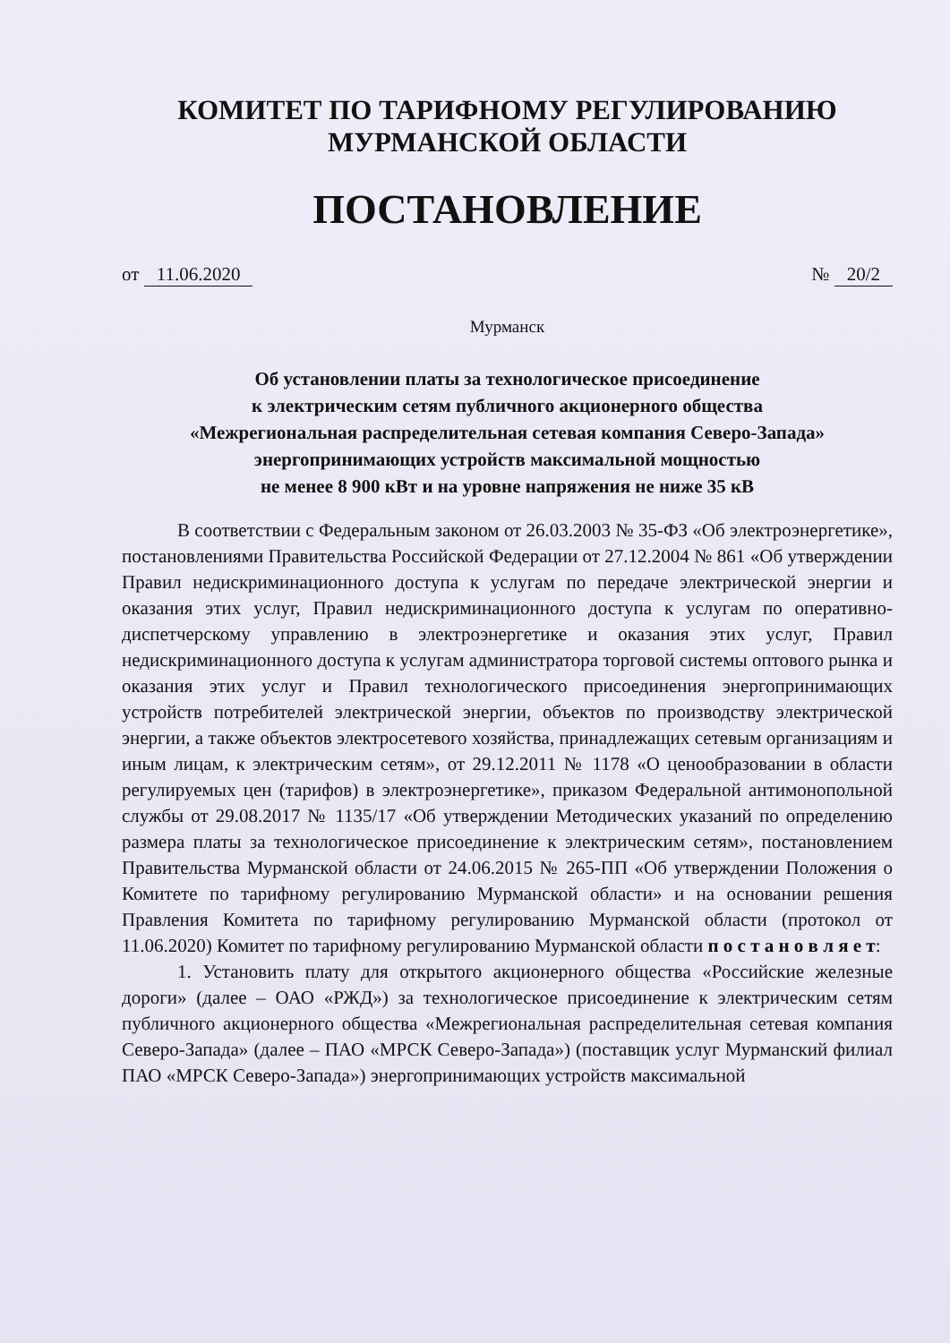КОМИТЕТ ПО ТАРИФНОМУ РЕГУЛИРОВАНИЮ
МУРМАНСКОЙ ОБЛАСТИ
ПОСТАНОВЛЕНИЕ
от 11.06.2020 № 20/2
Мурманск
Об установлении платы за технологическое присоединение
к электрическим сетям публичного акционерного общества
«Межрегиональная распределительная сетевая компания Северо-Запада»
энергопринимающих устройств максимальной мощностью
не менее 8 900 кВт и на уровне напряжения не ниже 35 кВ
В соответствии с Федеральным законом от 26.03.2003 № 35-ФЗ «Об электроэнергетике», постановлениями Правительства Российской Федерации от 27.12.2004 № 861 «Об утверждении Правил недискриминационного доступа к услугам по передаче электрической энергии и оказания этих услуг, Правил недискриминационного доступа к услугам по оперативно-диспетчерскому управлению в электроэнергетике и оказания этих услуг, Правил недискриминационного доступа к услугам администратора торговой системы оптового рынка и оказания этих услуг и Правил технологического присоединения энергопринимающих устройств потребителей электрической энергии, объектов по производству электрической энергии, а также объектов электросетевого хозяйства, принадлежащих сетевым организациям и иным лицам, к электрическим сетям», от 29.12.2011 № 1178 «О ценообразовании в области регулируемых цен (тарифов) в электроэнергетике», приказом Федеральной антимонопольной службы от 29.08.2017 № 1135/17 «Об утверждении Методических указаний по определению размера платы за технологическое присоединение к электрическим сетям», постановлением Правительства Мурманской области от 24.06.2015 № 265-ПП «Об утверждении Положения о Комитете по тарифному регулированию Мурманской области» и на основании решения Правления Комитета по тарифному регулированию Мурманской области (протокол от 11.06.2020) Комитет по тарифному регулированию Мурманской области п о с т а н о в л я е т:
1. Установить плату для открытого акционерного общества «Российские железные дороги» (далее – ОАО «РЖД») за технологическое присоединение к электрическим сетям публичного акционерного общества «Межрегиональная распределительная сетевая компания Северо-Запада» (далее – ПАО «МРСК Северо-Запада») (поставщик услуг Мурманский филиал ПАО «МРСК Северо-Запада») энергопринимающих устройств максимальной